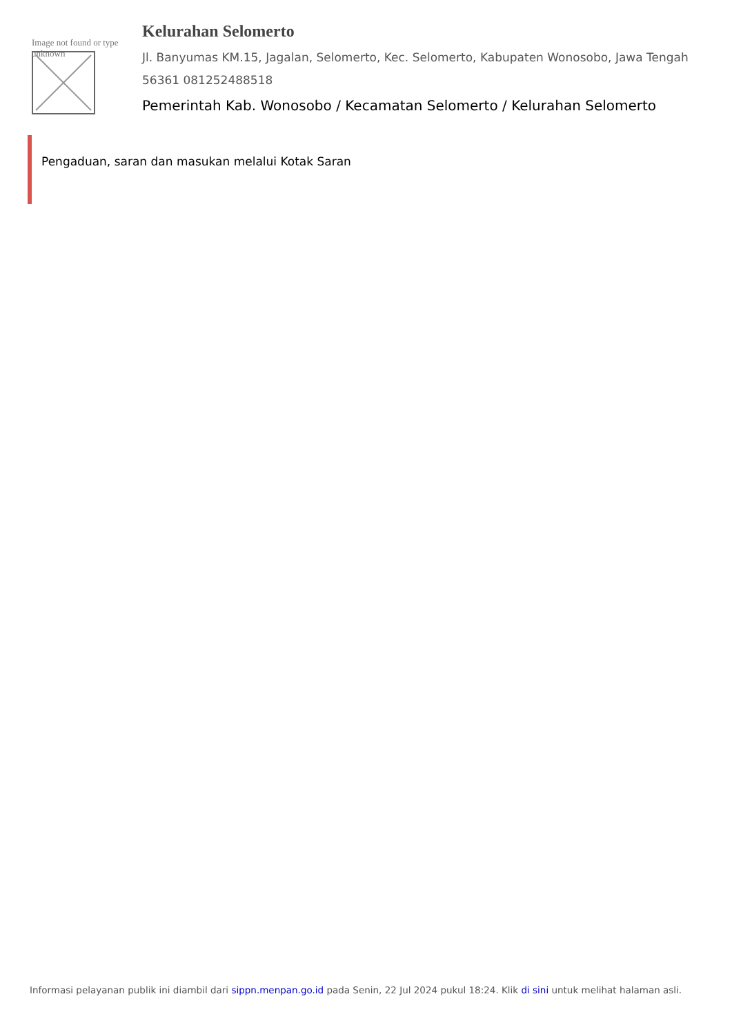Image not found or type unknown
Kelurahan Selomerto
Jl. Banyumas KM.15, Jagalan, Selomerto, Kec. Selomerto, Kabupaten Wonosobo, Jawa Tengah 56361 081252488518
Pemerintah Kab. Wonosobo / Kecamatan Selomerto / Kelurahan Selomerto
Pengaduan, saran dan masukan melalui Kotak Saran
Informasi pelayanan publik ini diambil dari sippn.menpan.go.id pada Senin, 22 Jul 2024 pukul 18:24. Klik di sini untuk melihat halaman asli.